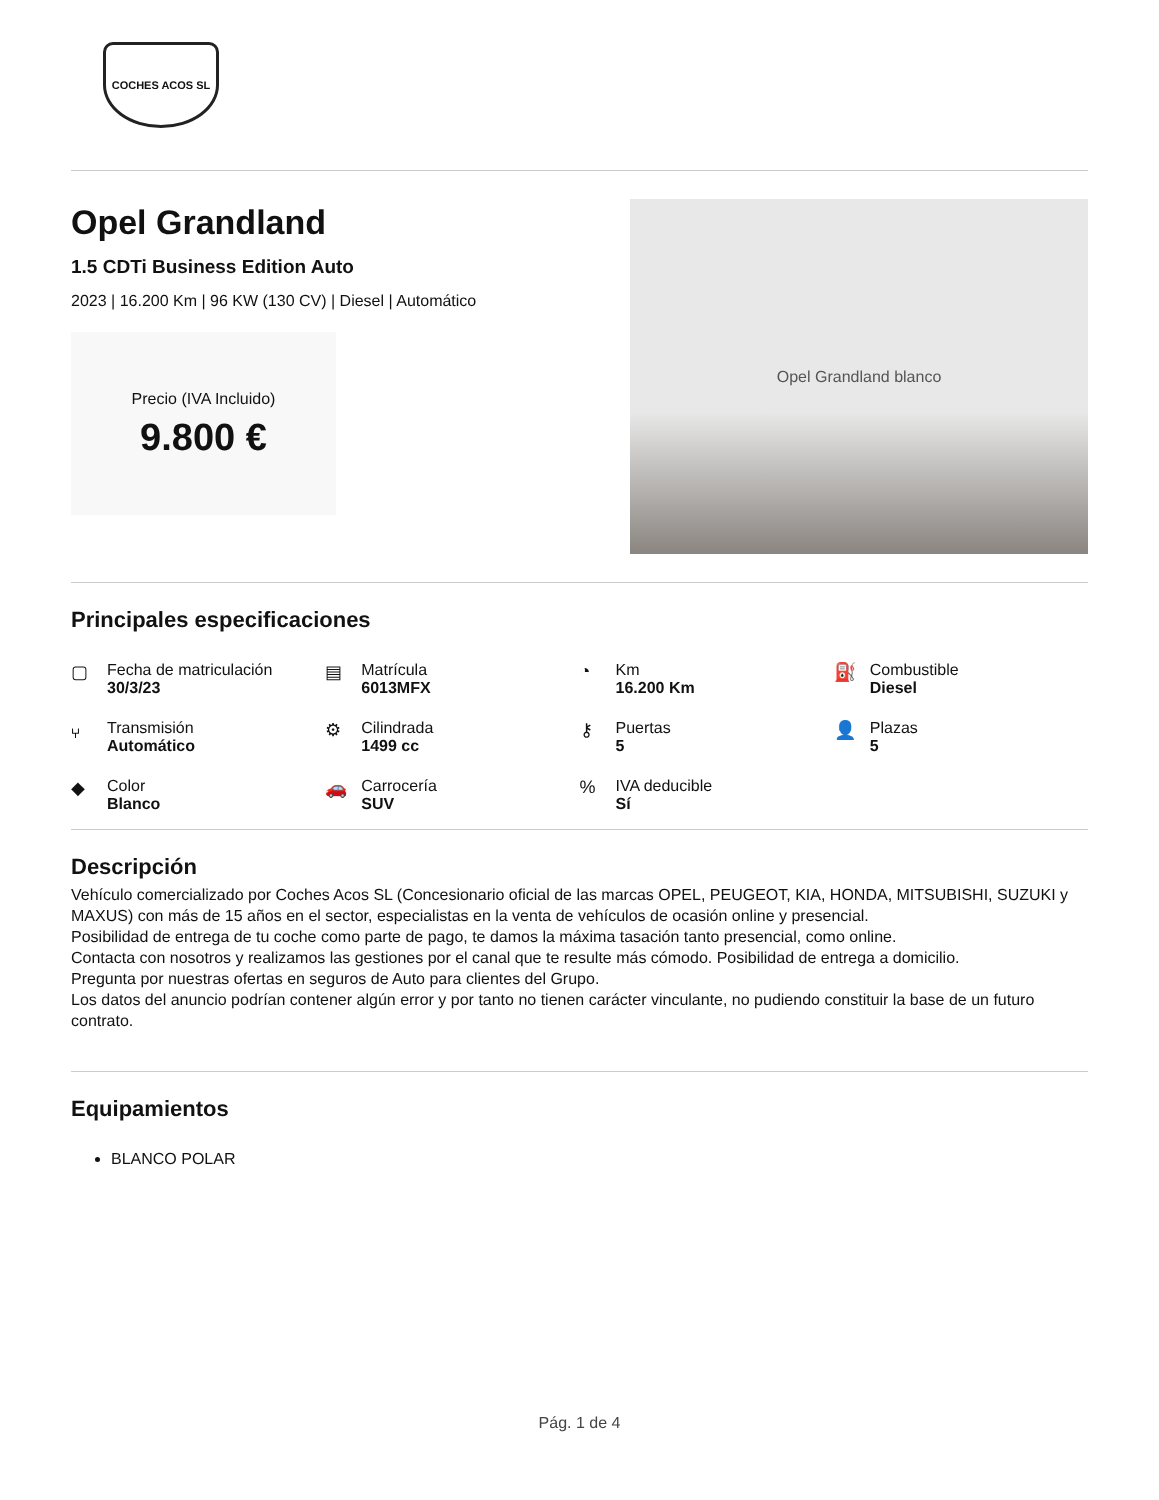COCHES ACOS SL
Opel Grandland
1.5 CDTi Business Edition Auto
2023 | 16.200 Km | 96 KW (130 CV) | Diesel | Automático
Precio (IVA Incluido)
9.800 €
Opel Grandland blanco
Principales especificaciones
▢
Fecha de matriculación
30/3/23
▤
Matrícula
6013MFX
◔
Km
16.200 Km
⛽
Combustible
Diesel
⑂
Transmisión
Automático
⚙
Cilindrada
1499 cc
⚷
Puertas
5
👤
Plazas
5
◆
Color
Blanco
🚗
Carrocería
SUV
%
IVA deducible
Sí
Descripción
Vehículo comercializado por Coches Acos SL (Concesionario oficial de las marcas OPEL, PEUGEOT, KIA, HONDA, MITSUBISHI, SUZUKI y MAXUS) con más de 15 años en el sector, especialistas en la venta de vehículos de ocasión online y presencial.
Posibilidad de entrega de tu coche como parte de pago, te damos la máxima tasación tanto presencial, como online.
Contacta con nosotros y realizamos las gestiones por el canal que te resulte más cómodo. Posibilidad de entrega a domicilio.
Pregunta por nuestras ofertas en seguros de Auto para clientes del Grupo.
Los datos del anuncio podrían contener algún error y por tanto no tienen carácter vinculante, no pudiendo constituir la base de un futuro contrato.
Equipamientos
BLANCO POLAR
Pág. 1 de 4